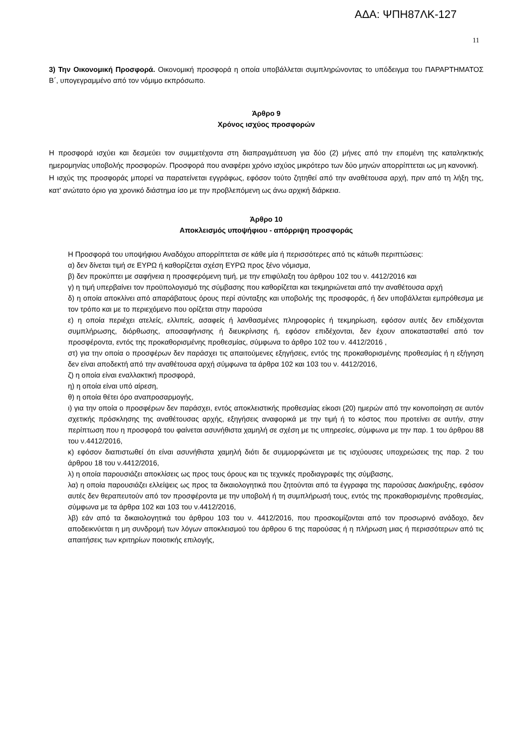ΑΔΑ: ΨΠΗ87ΛΚ-127
11
3) Την Οικονομική Προσφορά. Οικονομική προσφορά η οποία υποβάλλεται συμπληρώνοντας το υπόδειγμα του ΠΑΡΑΡΤΗΜΑΤΟΣ Β΄, υπογεγραμμένο από τον νόμιμο εκπρόσωπο.
Άρθρο 9
Χρόνος ισχύος προσφορών
Η προσφορά ισχύει και δεσμεύει τον συμμετέχοντα στη διαπραγμάτευση για δύο (2) μήνες από την επομένη της καταληκτικής ημερομηνίας υποβολής προσφορών. Προσφορά που αναφέρει χρόνο ισχύος μικρότερο των δύο μηνών απορρίπτεται ως μη κανονική.
Η ισχύς της προσφοράς μπορεί να παρατείνεται εγγράφως, εφόσον τούτο ζητηθεί από την αναθέτουσα αρχή, πριν από τη λήξη της, κατ' ανώτατο όριο για χρονικό διάστημα ίσο με την προβλεπόμενη ως άνω αρχική διάρκεια.
Άρθρο 10
Αποκλεισμός υποψήφιου - απόρριψη προσφοράς
Η Προσφορά του υποψήφιου Αναδόχου απορρίπτεται σε κάθε μία ή περισσότερες από τις κάτωθι περιπτώσεις:
α) δεν δίνεται τιμή σε ΕΥΡΩ ή καθορίζεται σχέση ΕΥΡΩ προς ξένο νόμισμα,
β) δεν προκύπτει με σαφήνεια η προσφερόμενη τιμή, με την επιφύλαξη του άρθρου 102 του ν. 4412/2016 και
γ) η τιμή υπερβαίνει τον προϋπολογισμό της σύμβασης που καθορίζεται και τεκμηριώνεται από την αναθέτουσα αρχή
δ) η οποία αποκλίνει από απαράβατους όρους περί σύνταξης και υποβολής της προσφοράς, ή δεν υποβάλλεται εμπρόθεσμα με τον τρόπο και με το περιεχόμενο που ορίζεται στην παρούσα
ε) η οποία περιέχει ατελείς, ελλιπείς, ασαφείς ή λανθασμένες πληροφορίες ή τεκμηρίωση, εφόσον αυτές δεν επιδέχονται συμπλήρωσης, διόρθωσης, αποσαφήνισης ή διευκρίνισης ή, εφόσον επιδέχονται, δεν έχουν αποκατασταθεί από τον προσφέροντα, εντός της προκαθορισμένης προθεσμίας, σύμφωνα το άρθρο 102 του ν. 4412/2016 ,
στ) για την οποία ο προσφέρων δεν παράσχει τις απαιτούμενες εξηγήσεις, εντός της προκαθορισμένης προθεσμίας ή η εξήγηση δεν είναι αποδεκτή από την αναθέτουσα αρχή σύμφωνα τα άρθρα 102 και 103 του ν. 4412/2016,
ζ) η οποία είναι εναλλακτική προσφορά,
η) η οποία είναι υπό αίρεση,
θ) η οποία θέτει όρο αναπροσαρμογής,
ι) για την οποία ο προσφέρων δεν παράσχει, εντός αποκλειστικής προθεσμίας είκοσι (20) ημερών από την κοινοποίηση σε αυτόν σχετικής πρόσκλησης της αναθέτουσας αρχής, εξηγήσεις αναφορικά με την τιμή ή το κόστος που προτείνει σε αυτήν, στην περίπτωση που η προσφορά του φαίνεται ασυνήθιστα χαμηλή σε σχέση με τις υπηρεσίες, σύμφωνα με την παρ. 1 του άρθρου 88 του ν.4412/2016,
κ) εφόσον διαπιστωθεί ότι είναι ασυνήθιστα χαμηλή διότι δε συμμορφώνεται με τις ισχύουσες υποχρεώσεις της παρ. 2 του άρθρου 18 του ν.4412/2016,
λ) η οποία παρουσιάζει αποκλίσεις ως προς τους όρους και τις τεχνικές προδιαγραφές της σύμβασης,
λα) η οποία παρουσιάζει ελλείψεις ως προς τα δικαιολογητικά που ζητούνται από τα έγγραφα της παρούσας Διακήρυξης, εφόσον αυτές δεν θεραπευτούν από τον προσφέροντα με την υποβολή ή τη συμπλήρωσή τους, εντός της προκαθορισμένης προθεσμίας, σύμφωνα με τα άρθρα 102 και 103 του ν.4412/2016,
λβ) εάν από τα δικαιολογητικά του άρθρου 103 του ν. 4412/2016, που προσκομίζονται από τον προσωρινό ανάδοχο, δεν αποδεικνύεται η μη συνδρομή των λόγων αποκλεισμού του άρθρου 6 της παρούσας ή η πλήρωση μιας ή περισσότερων από τις απαιτήσεις των κριτηρίων ποιοτικής επιλογής,